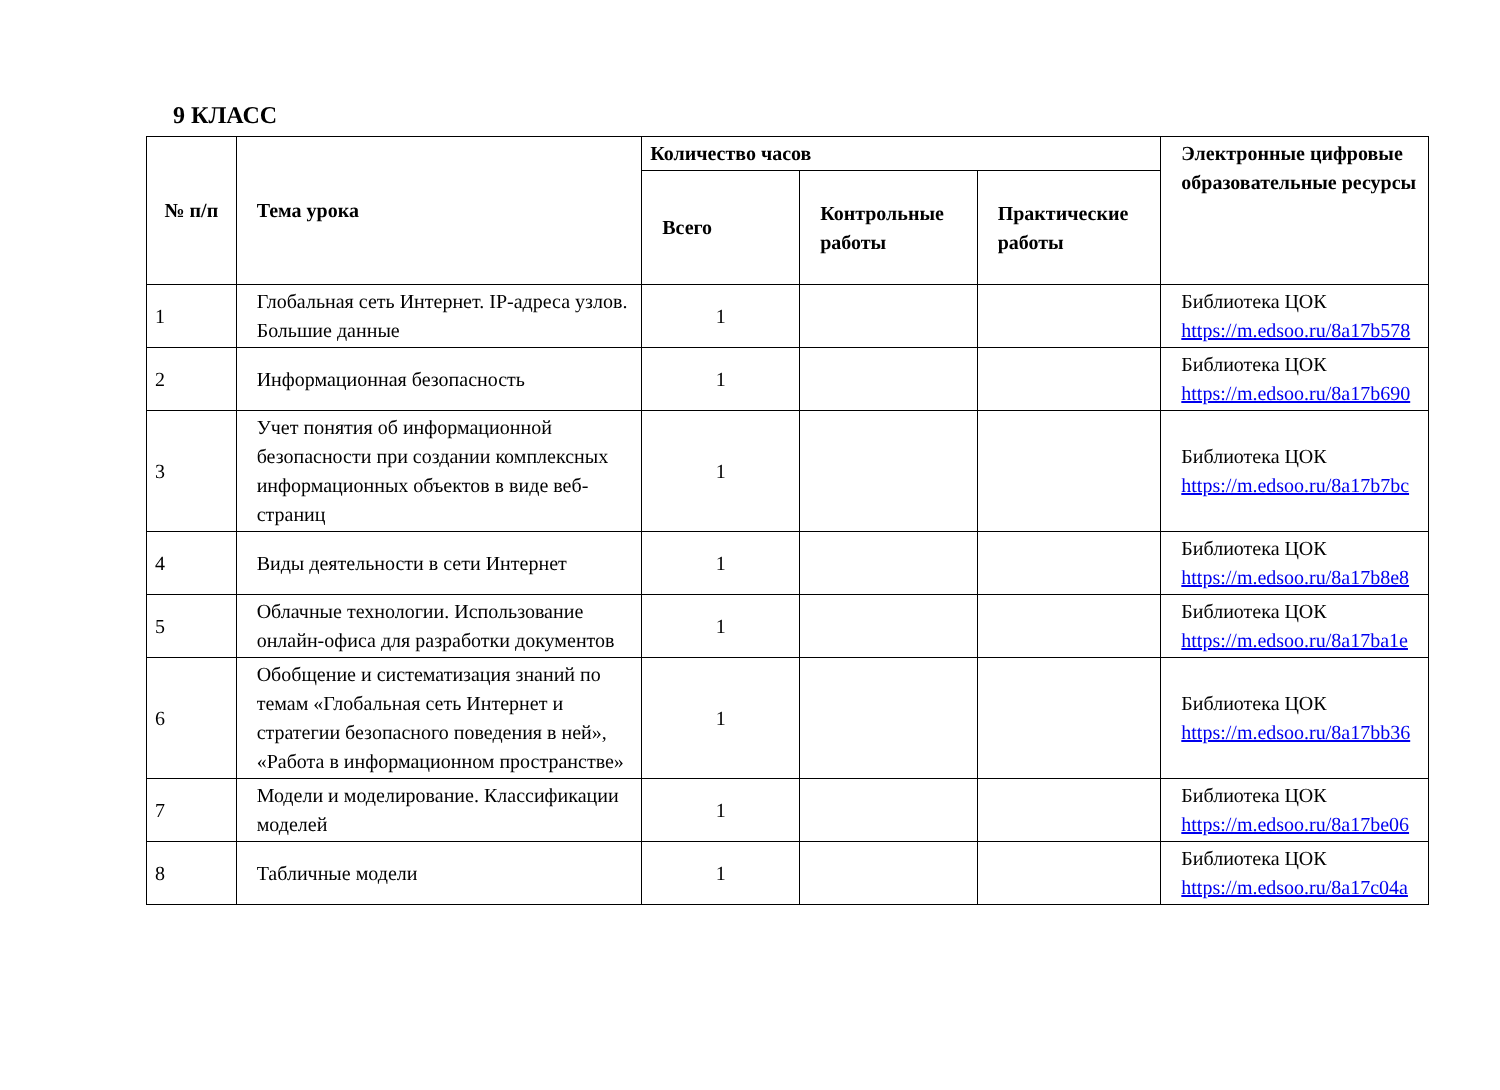9 КЛАСС
| № п/п | Тема урока | Количество часов | | | Электронные цифровые образовательные ресурсы |
| --- | --- | --- | --- | --- | --- |
| | | Всего | Контрольные работы | Практические работы | |
| 1 | Глобальная сеть Интернет. IP-адреса узлов. Большие данные | 1 | | | Библиотека ЦОК https://m.edsoo.ru/8a17b578 |
| 2 | Информационная безопасность | 1 | | | Библиотека ЦОК https://m.edsoo.ru/8a17b690 |
| 3 | Учет понятия об информационной безопасности при создании комплексных информационных объектов в виде веб-страниц | 1 | | | Библиотека ЦОК https://m.edsoo.ru/8a17b7bc |
| 4 | Виды деятельности в сети Интернет | 1 | | | Библиотека ЦОК https://m.edsoo.ru/8a17b8e8 |
| 5 | Облачные технологии. Использование онлайн-офиса для разработки документов | 1 | | | Библиотека ЦОК https://m.edsoo.ru/8a17ba1e |
| 6 | Обобщение и систематизация знаний по темам «Глобальная сеть Интернет и стратегии безопасного поведения в ней», «Работа в информационном пространстве» | 1 | | | Библиотека ЦОК https://m.edsoo.ru/8a17bb36 |
| 7 | Модели и моделирование. Классификации моделей | 1 | | | Библиотека ЦОК https://m.edsoo.ru/8a17be06 |
| 8 | Табличные модели | 1 | | | Библиотека ЦОК https://m.edsoo.ru/8a17c04a |